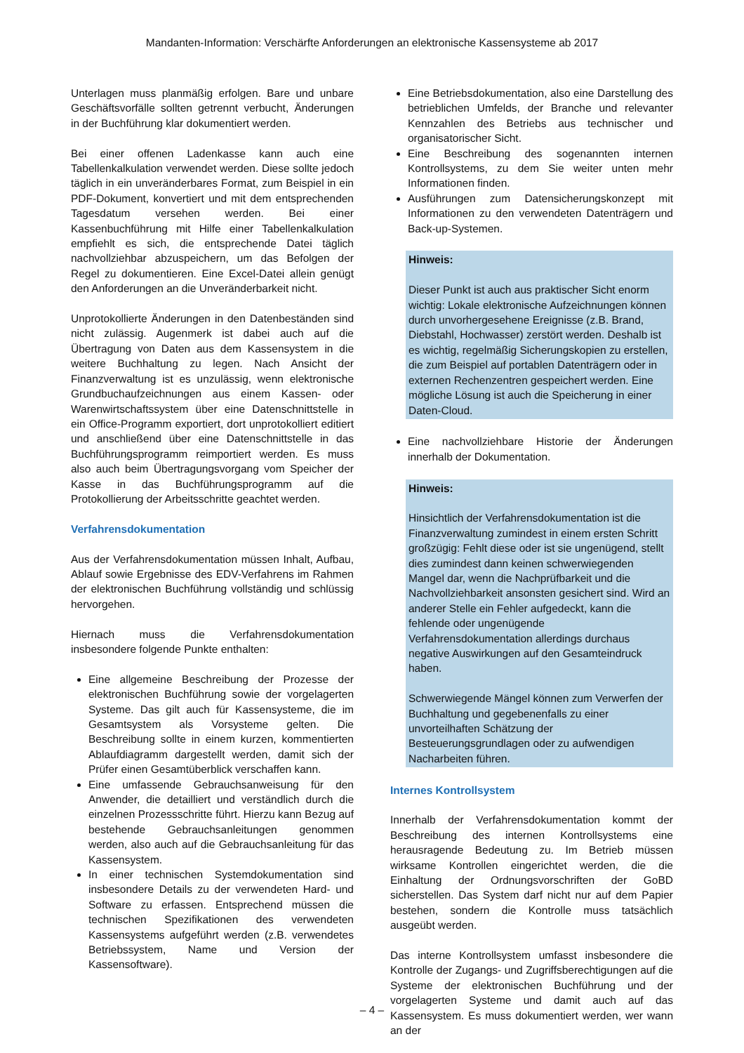Mandanten-Information: Verschärfte Anforderungen an elektronische Kassensysteme ab 2017
Unterlagen muss planmäßig erfolgen. Bare und unbare Geschäftsvorfälle sollten getrennt verbucht, Änderungen in der Buchführung klar dokumentiert werden.
Bei einer offenen Ladenkasse kann auch eine Tabellenkalkulation verwendet werden. Diese sollte jedoch täglich in ein unveränderbares Format, zum Beispiel in ein PDF-Dokument, konvertiert und mit dem entsprechenden Tagesdatum versehen werden. Bei einer Kassenbuchführung mit Hilfe einer Tabellenkalkulation empfiehlt es sich, die entsprechende Datei täglich nachvollziehbar abzuspeichern, um das Befolgen der Regel zu dokumentieren. Eine Excel-Datei allein genügt den Anforderungen an die Unveränderbarkeit nicht.
Unprotokollierte Änderungen in den Datenbeständen sind nicht zulässig. Augenmerk ist dabei auch auf die Übertragung von Daten aus dem Kassensystem in die weitere Buchhaltung zu legen. Nach Ansicht der Finanzverwaltung ist es unzulässig, wenn elektronische Grundbuchaufzeichnungen aus einem Kassen- oder Warenwirtschaftssystem über eine Datenschnittstelle in ein Office-Programm exportiert, dort unprotokolliert editiert und anschließend über eine Datenschnittstelle in das Buchführungsprogramm reimportiert werden. Es muss also auch beim Übertragungsvorgang vom Speicher der Kasse in das Buchführungsprogramm auf die Protokollierung der Arbeitsschritte geachtet werden.
Verfahrensdokumentation
Aus der Verfahrensdokumentation müssen Inhalt, Aufbau, Ablauf sowie Ergebnisse des EDV-Verfahrens im Rahmen der elektronischen Buchführung vollständig und schlüssig hervorgehen.
Hiernach muss die Verfahrensdokumentation insbesondere folgende Punkte enthalten:
Eine allgemeine Beschreibung der Prozesse der elektronischen Buchführung sowie der vorgelagerten Systeme. Das gilt auch für Kassensysteme, die im Gesamtsystem als Vorsysteme gelten. Die Beschreibung sollte in einem kurzen, kommentierten Ablaufdiagramm dargestellt werden, damit sich der Prüfer einen Gesamtüberblick verschaffen kann.
Eine umfassende Gebrauchsanweisung für den Anwender, die detailliert und verständlich durch die einzelnen Prozessschritte führt. Hierzu kann Bezug auf bestehende Gebrauchsanleitungen genommen werden, also auch auf die Gebrauchsanleitung für das Kassensystem.
In einer technischen Systemdokumentation sind insbesondere Details zu der verwendeten Hard- und Software zu erfassen. Entsprechend müssen die technischen Spezifikationen des verwendeten Kassensystems aufgeführt werden (z.B. verwendetes Betriebssystem, Name und Version der Kassensoftware).
Eine Betriebsdokumentation, also eine Darstellung des betrieblichen Umfelds, der Branche und relevanter Kennzahlen des Betriebs aus technischer und organisatorischer Sicht.
Eine Beschreibung des sogenannten internen Kontrollsystems, zu dem Sie weiter unten mehr Informationen finden.
Ausführungen zum Datensicherungskonzept mit Informationen zu den verwendeten Datenträgern und Back-up-Systemen.
Hinweis:
Dieser Punkt ist auch aus praktischer Sicht enorm wichtig: Lokale elektronische Aufzeichnungen können durch unvorhergesehene Ereignisse (z.B. Brand, Diebstahl, Hochwasser) zerstört werden. Deshalb ist es wichtig, regelmäßig Sicherungskopien zu erstellen, die zum Beispiel auf portablen Datenträgern oder in externen Rechenzentren gespeichert werden. Eine mögliche Lösung ist auch die Speicherung in einer Daten-Cloud.
Eine nachvollziehbare Historie der Änderungen innerhalb der Dokumentation.
Hinweis:
Hinsichtlich der Verfahrensdokumentation ist die Finanzverwaltung zumindest in einem ersten Schritt großzügig: Fehlt diese oder ist sie ungenügend, stellt dies zumindest dann keinen schwerwiegenden Mangel dar, wenn die Nachprüfbarkeit und die Nachvollziehbarkeit ansonsten gesichert sind. Wird an anderer Stelle ein Fehler aufgedeckt, kann die fehlende oder ungenügende Verfahrensdokumentation allerdings durchaus negative Auswirkungen auf den Gesamteindruck haben.
Schwerwiegende Mängel können zum Verwerfen der Buchhaltung und gegebenenfalls zu einer unvorteilhaften Schätzung der Besteuerungsgrundlagen oder zu aufwendigen Nacharbeiten führen.
Internes Kontrollsystem
Innerhalb der Verfahrensdokumentation kommt der Beschreibung des internen Kontrollsystems eine herausragende Bedeutung zu. Im Betrieb müssen wirksame Kontrollen eingerichtet werden, die die Einhaltung der Ordnungsvorschriften der GoBD sicherstellen. Das System darf nicht nur auf dem Papier bestehen, sondern die Kontrolle muss tatsächlich ausgeübt werden.
Das interne Kontrollsystem umfasst insbesondere die Kontrolle der Zugangs- und Zugriffsberechtigungen auf die Systeme der elektronischen Buchführung und der vorgelagerten Systeme und damit auch auf das Kassensystem. Es muss dokumentiert werden, wer wann an der
– 4 –